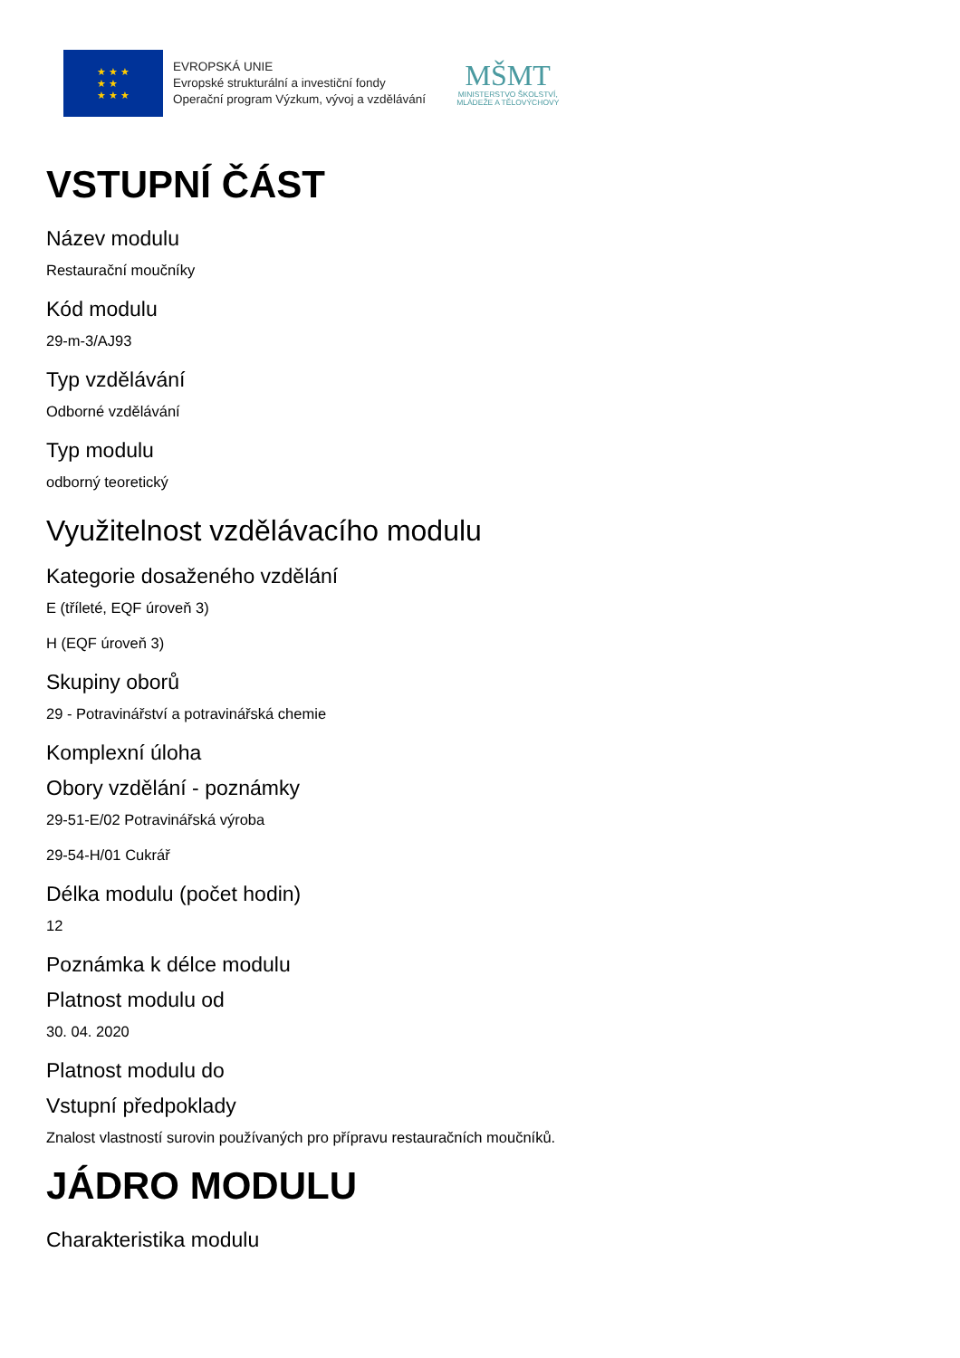★ ★ ★
★ ★
★ ★ ★
EVROPSKÁ UNIE
Evropské strukturální a investiční fondy
Operační program Výzkum, vývoj a vzdělávání
MŠMT
MINISTERSTVO ŠKOLSTVÍ,
MLÁDEŽE A TĚLOVÝCHOVY
VSTUPNÍ ČÁST
Název modulu
Restaurační moučníky
Kód modulu
29-m-3/AJ93
Typ vzdělávání
Odborné vzdělávání
Typ modulu
odborný teoretický
Využitelnost vzdělávacího modulu
Kategorie dosaženého vzdělání
E (tříleté, EQF úroveň 3)
H (EQF úroveň 3)
Skupiny oborů
29 - Potravinářství a potravinářská chemie
Komplexní úloha
Obory vzdělání - poznámky
29-51-E/02 Potravinářská výroba
29-54-H/01 Cukrář
Délka modulu (počet hodin)
12
Poznámka k délce modulu
Platnost modulu od
30. 04. 2020
Platnost modulu do
Vstupní předpoklady
Znalost vlastností surovin používaných pro přípravu restauračních moučníků.
JÁDRO MODULU
Charakteristika modulu